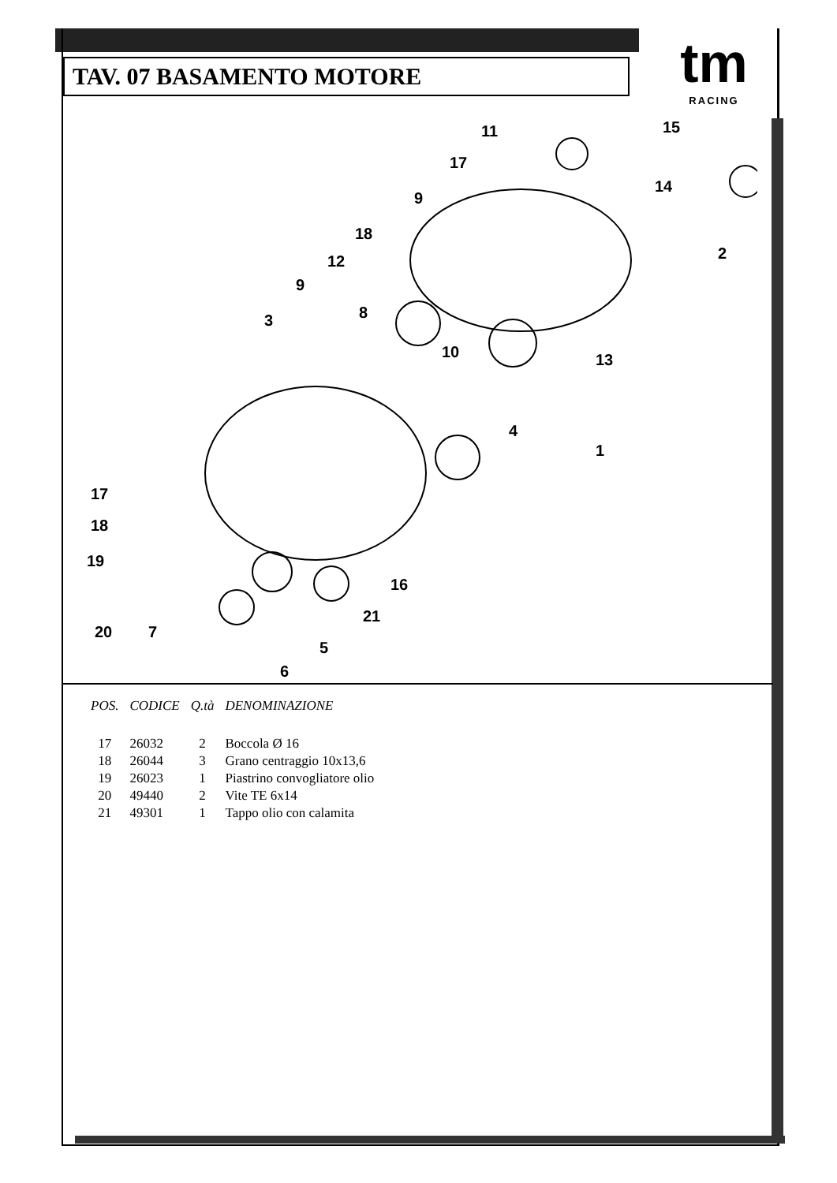TAV. 07 BASAMENTO MOTORE
tm
RACING
11 15
17
14
9
2
18
12
9
8 3
10 13
4
1
17
18
19
16
21
20 7
5
6
| POS. | CODICE | Q.tà | DENOMINAZIONE |
| --- | --- | --- | --- |
| 17 | 26032 | 2 | Boccola Ø 16 |
| 18 | 26044 | 3 | Grano centraggio 10x13,6 |
| 19 | 26023 | 1 | Piastrino convogliatore olio |
| 20 | 49440 | 2 | Vite TE 6x14 |
| 21 | 49301 | 1 | Tappo olio con calamita |